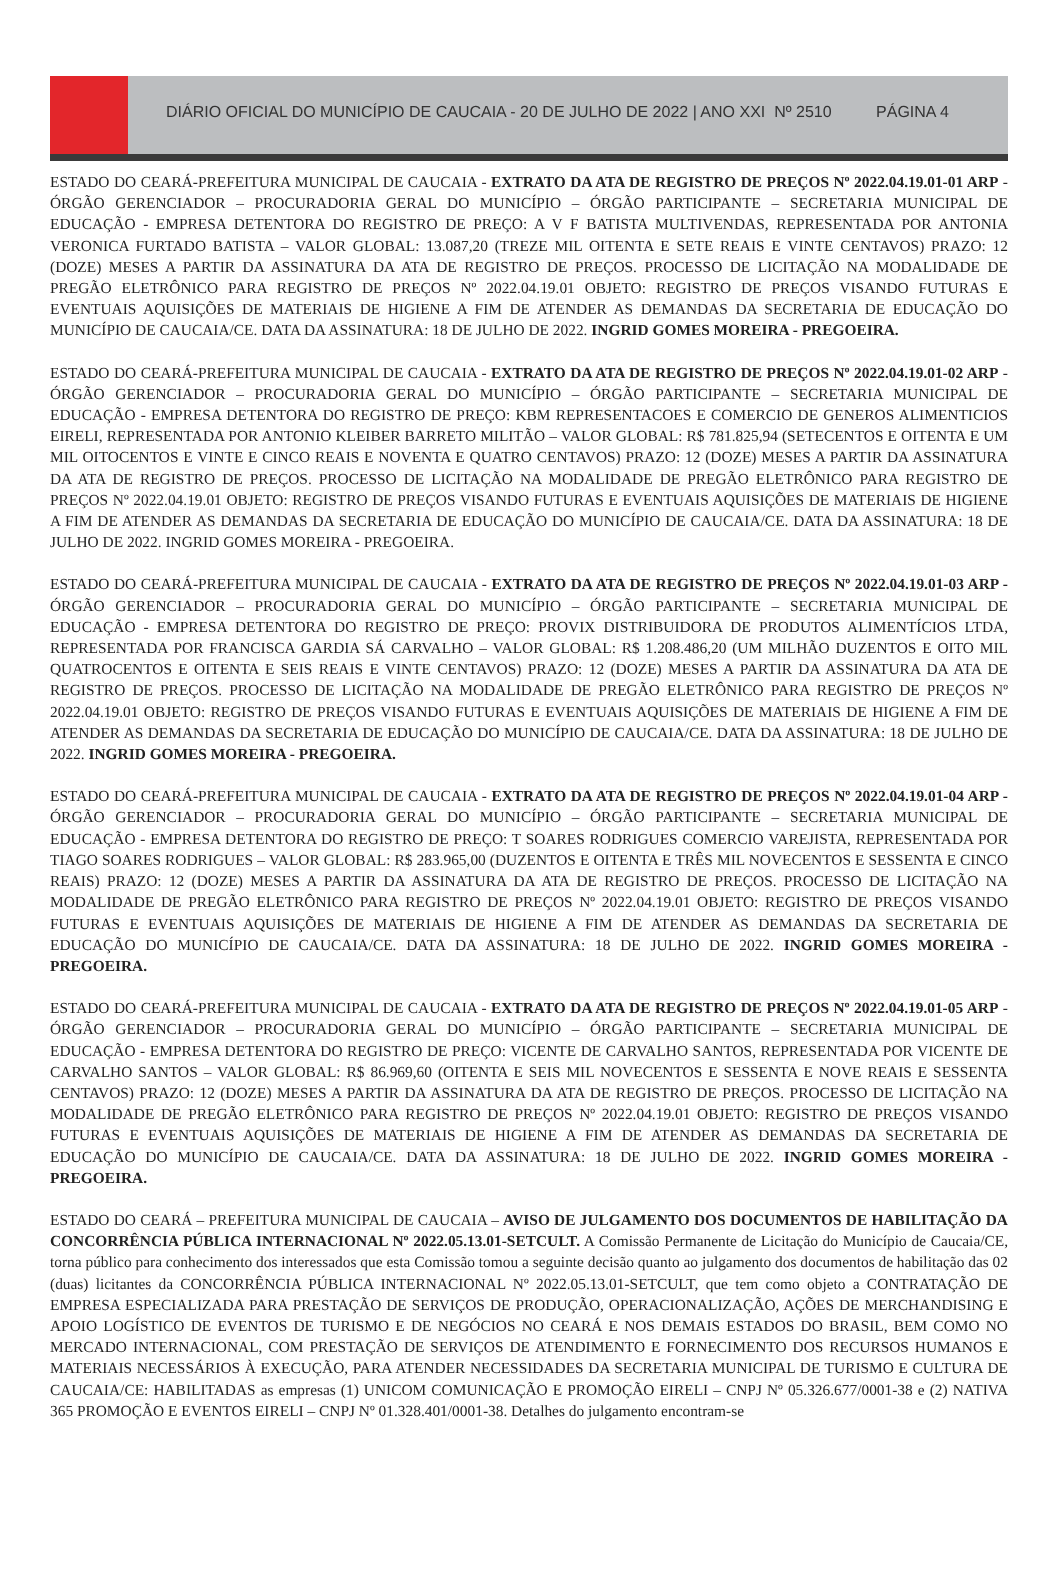DIÁRIO OFICIAL DO MUNICÍPIO DE CAUCAIA - 20 DE JULHO DE 2022 | ANO XXI Nº 2510 PÁGINA 4
ESTADO DO CEARÁ-PREFEITURA MUNICIPAL DE CAUCAIA - EXTRATO DA ATA DE REGISTRO DE PREÇOS Nº 2022.04.19.01-01 ARP - ÓRGÃO GERENCIADOR – PROCURADORIA GERAL DO MUNICÍPIO – ÓRGÃO PARTICIPANTE – SECRETARIA MUNICIPAL DE EDUCAÇÃO - EMPRESA DETENTORA DO REGISTRO DE PREÇO: A V F BATISTA MULTIVENDAS, REPRESENTADA POR ANTONIA VERONICA FURTADO BATISTA – VALOR GLOBAL: 13.087,20 (TREZE MIL OITENTA E SETE REAIS E VINTE CENTAVOS) PRAZO: 12 (DOZE) MESES A PARTIR DA ASSINATURA DA ATA DE REGISTRO DE PREÇOS. PROCESSO DE LICITAÇÃO NA MODALIDADE DE PREGÃO ELETRÔNICO PARA REGISTRO DE PREÇOS Nº 2022.04.19.01 OBJETO: REGISTRO DE PREÇOS VISANDO FUTURAS E EVENTUAIS AQUISIÇÕES DE MATERIAIS DE HIGIENE A FIM DE ATENDER AS DEMANDAS DA SECRETARIA DE EDUCAÇÃO DO MUNICÍPIO DE CAUCAIA/CE. DATA DA ASSINATURA: 18 DE JULHO DE 2022. INGRID GOMES MOREIRA - PREGOEIRA.
ESTADO DO CEARÁ-PREFEITURA MUNICIPAL DE CAUCAIA - EXTRATO DA ATA DE REGISTRO DE PREÇOS Nº 2022.04.19.01-02 ARP - ÓRGÃO GERENCIADOR – PROCURADORIA GERAL DO MUNICÍPIO – ÓRGÃO PARTICIPANTE – SECRETARIA MUNICIPAL DE EDUCAÇÃO - EMPRESA DETENTORA DO REGISTRO DE PREÇO: KBM REPRESENTACOES E COMERCIO DE GENEROS ALIMENTICIOS EIRELI, REPRESENTADA POR ANTONIO KLEIBER BARRETO MILITÃO – VALOR GLOBAL: R$ 781.825,94 (SETECENTOS E OITENTA E UM MIL OITOCENTOS E VINTE E CINCO REAIS E NOVENTA E QUATRO CENTAVOS) PRAZO: 12 (DOZE) MESES A PARTIR DA ASSINATURA DA ATA DE REGISTRO DE PREÇOS. PROCESSO DE LICITAÇÃO NA MODALIDADE DE PREGÃO ELETRÔNICO PARA REGISTRO DE PREÇOS Nº 2022.04.19.01 OBJETO: REGISTRO DE PREÇOS VISANDO FUTURAS E EVENTUAIS AQUISIÇÕES DE MATERIAIS DE HIGIENE A FIM DE ATENDER AS DEMANDAS DA SECRETARIA DE EDUCAÇÃO DO MUNICÍPIO DE CAUCAIA/CE. DATA DA ASSINATURA: 18 DE JULHO DE 2022. INGRID GOMES MOREIRA - PREGOEIRA.
ESTADO DO CEARÁ-PREFEITURA MUNICIPAL DE CAUCAIA - EXTRATO DA ATA DE REGISTRO DE PREÇOS Nº 2022.04.19.01-03 ARP - ÓRGÃO GERENCIADOR – PROCURADORIA GERAL DO MUNICÍPIO – ÓRGÃO PARTICIPANTE – SECRETARIA MUNICIPAL DE EDUCAÇÃO - EMPRESA DETENTORA DO REGISTRO DE PREÇO: PROVIX DISTRIBUIDORA DE PRODUTOS ALIMENTÍCIOS LTDA, REPRESENTADA POR FRANCISCA GARDIA SÁ CARVALHO – VALOR GLOBAL: R$ 1.208.486,20 (UM MILHÃO DUZENTOS E OITO MIL QUATROCENTOS E OITENTA E SEIS REAIS E VINTE CENTAVOS) PRAZO: 12 (DOZE) MESES A PARTIR DA ASSINATURA DA ATA DE REGISTRO DE PREÇOS. PROCESSO DE LICITAÇÃO NA MODALIDADE DE PREGÃO ELETRÔNICO PARA REGISTRO DE PREÇOS Nº 2022.04.19.01 OBJETO: REGISTRO DE PREÇOS VISANDO FUTURAS E EVENTUAIS AQUISIÇÕES DE MATERIAIS DE HIGIENE A FIM DE ATENDER AS DEMANDAS DA SECRETARIA DE EDUCAÇÃO DO MUNICÍPIO DE CAUCAIA/CE. DATA DA ASSINATURA: 18 DE JULHO DE 2022. INGRID GOMES MOREIRA - PREGOEIRA.
ESTADO DO CEARÁ-PREFEITURA MUNICIPAL DE CAUCAIA - EXTRATO DA ATA DE REGISTRO DE PREÇOS Nº 2022.04.19.01-04 ARP - ÓRGÃO GERENCIADOR – PROCURADORIA GERAL DO MUNICÍPIO – ÓRGÃO PARTICIPANTE – SECRETARIA MUNICIPAL DE EDUCAÇÃO - EMPRESA DETENTORA DO REGISTRO DE PREÇO: T SOARES RODRIGUES COMERCIO VAREJISTA, REPRESENTADA POR TIAGO SOARES RODRIGUES – VALOR GLOBAL: R$ 283.965,00 (DUZENTOS E OITENTA E TRÊS MIL NOVECENTOS E SESSENTA E CINCO REAIS) PRAZO: 12 (DOZE) MESES A PARTIR DA ASSINATURA DA ATA DE REGISTRO DE PREÇOS. PROCESSO DE LICITAÇÃO NA MODALIDADE DE PREGÃO ELETRÔNICO PARA REGISTRO DE PREÇOS Nº 2022.04.19.01 OBJETO: REGISTRO DE PREÇOS VISANDO FUTURAS E EVENTUAIS AQUISIÇÕES DE MATERIAIS DE HIGIENE A FIM DE ATENDER AS DEMANDAS DA SECRETARIA DE EDUCAÇÃO DO MUNICÍPIO DE CAUCAIA/CE. DATA DA ASSINATURA: 18 DE JULHO DE 2022. INGRID GOMES MOREIRA - PREGOEIRA.
ESTADO DO CEARÁ-PREFEITURA MUNICIPAL DE CAUCAIA - EXTRATO DA ATA DE REGISTRO DE PREÇOS Nº 2022.04.19.01-05 ARP - ÓRGÃO GERENCIADOR – PROCURADORIA GERAL DO MUNICÍPIO – ÓRGÃO PARTICIPANTE – SECRETARIA MUNICIPAL DE EDUCAÇÃO - EMPRESA DETENTORA DO REGISTRO DE PREÇO: VICENTE DE CARVALHO SANTOS, REPRESENTADA POR VICENTE DE CARVALHO SANTOS – VALOR GLOBAL: R$ 86.969,60 (OITENTA E SEIS MIL NOVECENTOS E SESSENTA E NOVE REAIS E SESSENTA CENTAVOS) PRAZO: 12 (DOZE) MESES A PARTIR DA ASSINATURA DA ATA DE REGISTRO DE PREÇOS. PROCESSO DE LICITAÇÃO NA MODALIDADE DE PREGÃO ELETRÔNICO PARA REGISTRO DE PREÇOS Nº 2022.04.19.01 OBJETO: REGISTRO DE PREÇOS VISANDO FUTURAS E EVENTUAIS AQUISIÇÕES DE MATERIAIS DE HIGIENE A FIM DE ATENDER AS DEMANDAS DA SECRETARIA DE EDUCAÇÃO DO MUNICÍPIO DE CAUCAIA/CE. DATA DA ASSINATURA: 18 DE JULHO DE 2022. INGRID GOMES MOREIRA - PREGOEIRA.
ESTADO DO CEARÁ – PREFEITURA MUNICIPAL DE CAUCAIA – AVISO DE JULGAMENTO DOS DOCUMENTOS DE HABILITAÇÃO DA CONCORRÊNCIA PÚBLICA INTERNACIONAL Nº 2022.05.13.01-SETCULT. A Comissão Permanente de Licitação do Município de Caucaia/CE, torna público para conhecimento dos interessados que esta Comissão tomou a seguinte decisão quanto ao julgamento dos documentos de habilitação das 02 (duas) licitantes da CONCORRÊNCIA PÚBLICA INTERNACIONAL Nº 2022.05.13.01-SETCULT, que tem como objeto a CONTRATAÇÃO DE EMPRESA ESPECIALIZADA PARA PRESTAÇÃO DE SERVIÇOS DE PRODUÇÃO, OPERACIONALIZAÇÃO, AÇÕES DE MERCHANDISING E APOIO LOGÍSTICO DE EVENTOS DE TURISMO E DE NEGÓCIOS NO CEARÁ E NOS DEMAIS ESTADOS DO BRASIL, BEM COMO NO MERCADO INTERNACIONAL, COM PRESTAÇÃO DE SERVIÇOS DE ATENDIMENTO E FORNECIMENTO DOS RECURSOS HUMANOS E MATERIAIS NECESSÁRIOS À EXECUÇÃO, PARA ATENDER NECESSIDADES DA SECRETARIA MUNICIPAL DE TURISMO E CULTURA DE CAUCAIA/CE: HABILITADAS as empresas (1) UNICOM COMUNICAÇÃO E PROMOÇÃO EIRELI – CNPJ Nº 05.326.677/0001-38 e (2) NATIVA 365 PROMOÇÃO E EVENTOS EIRELI – CNPJ Nº 01.328.401/0001-38. Detalhes do julgamento encontram-se